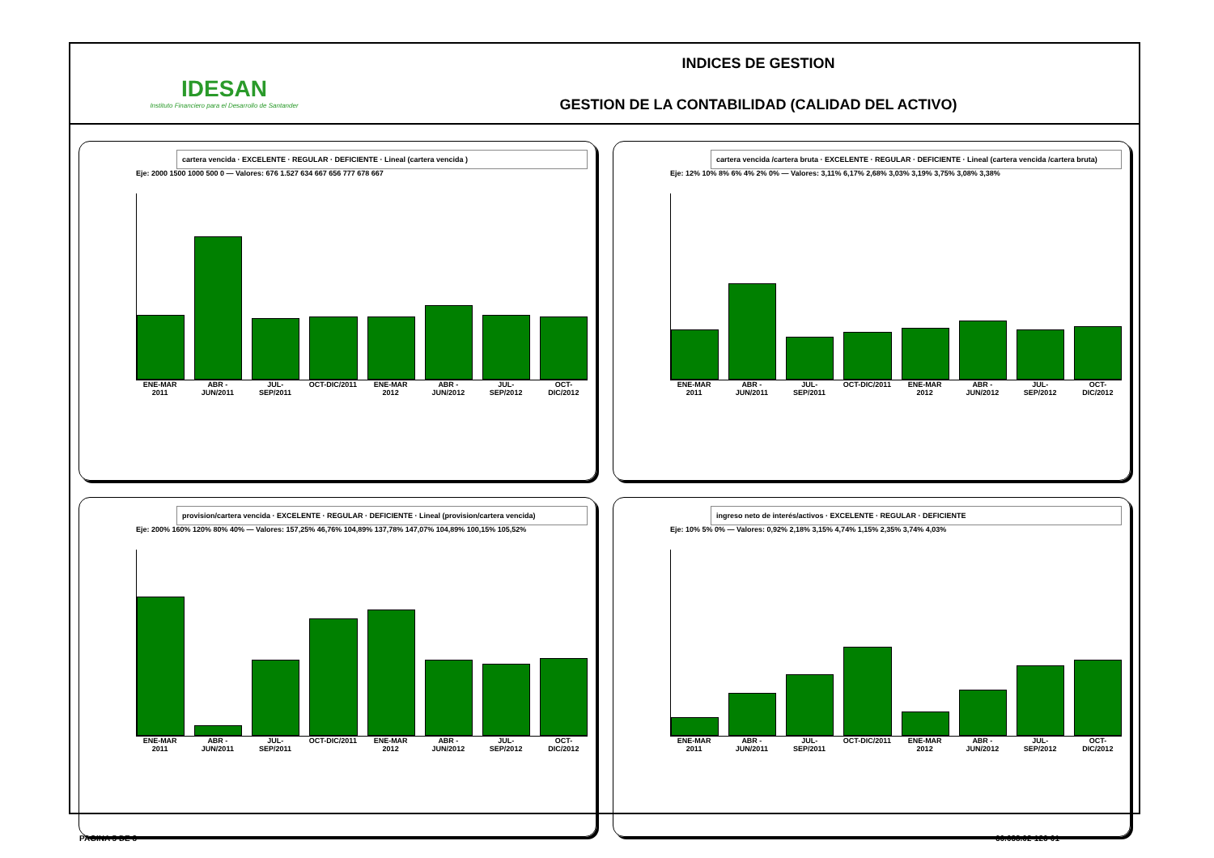IDESAN
Instituto Financiero para el Desarrollo de Santander
INDICES DE GESTION
GESTION DE LA CONTABILIDAD (CALIDAD DEL ACTIVO)
cartera vencida · EXCELENTE · REGULAR · DEFICIENTE · Lineal (cartera vencida )
Eje: 2000 1500 1000 500 0 — Valores: 676 1.527 634 667 656 777 678 667
ENE-MAR 2011 ABR - JUN/2011 JUL-SEP/2011 OCT-DIC/2011 ENE-MAR 2012 ABR - JUN/2012 JUL-SEP/2012 OCT-DIC/2012
cartera vencida /cartera bruta · EXCELENTE · REGULAR · DEFICIENTE · Lineal (cartera vencida /cartera bruta)
Eje: 12% 10% 8% 6% 4% 2% 0% — Valores: 3,11% 6,17% 2,68% 3,03% 3,19% 3,75% 3,08% 3,38%
ENE-MAR 2011 ABR - JUN/2011 JUL-SEP/2011 OCT-DIC/2011 ENE-MAR 2012 ABR - JUN/2012 JUL-SEP/2012 OCT-DIC/2012
provision/cartera vencida · EXCELENTE · REGULAR · DEFICIENTE · Lineal (provision/cartera vencida)
Eje: 200% 160% 120% 80% 40% — Valores: 157,25% 46,76% 104,89% 137,78% 147,07% 104,89% 100,15% 105,52%
ENE-MAR 2011 ABR - JUN/2011 JUL-SEP/2011 OCT-DIC/2011 ENE-MAR 2012 ABR - JUN/2012 JUL-SEP/2012 OCT-DIC/2012
ingreso neto de interés/activos · EXCELENTE · REGULAR · DEFICIENTE
Eje: 10% 5% 0% — Valores: 0,92% 2,18% 3,15% 4,74% 1,15% 2,35% 3,74% 4,03%
ENE-MAR 2011 ABR - JUN/2011 JUL-SEP/2011 OCT-DIC/2011 ENE-MAR 2012 ABR - JUN/2012 JUL-SEP/2012 OCT-DIC/2012
PAGINA 5 DE 8 60.038.02-126-01